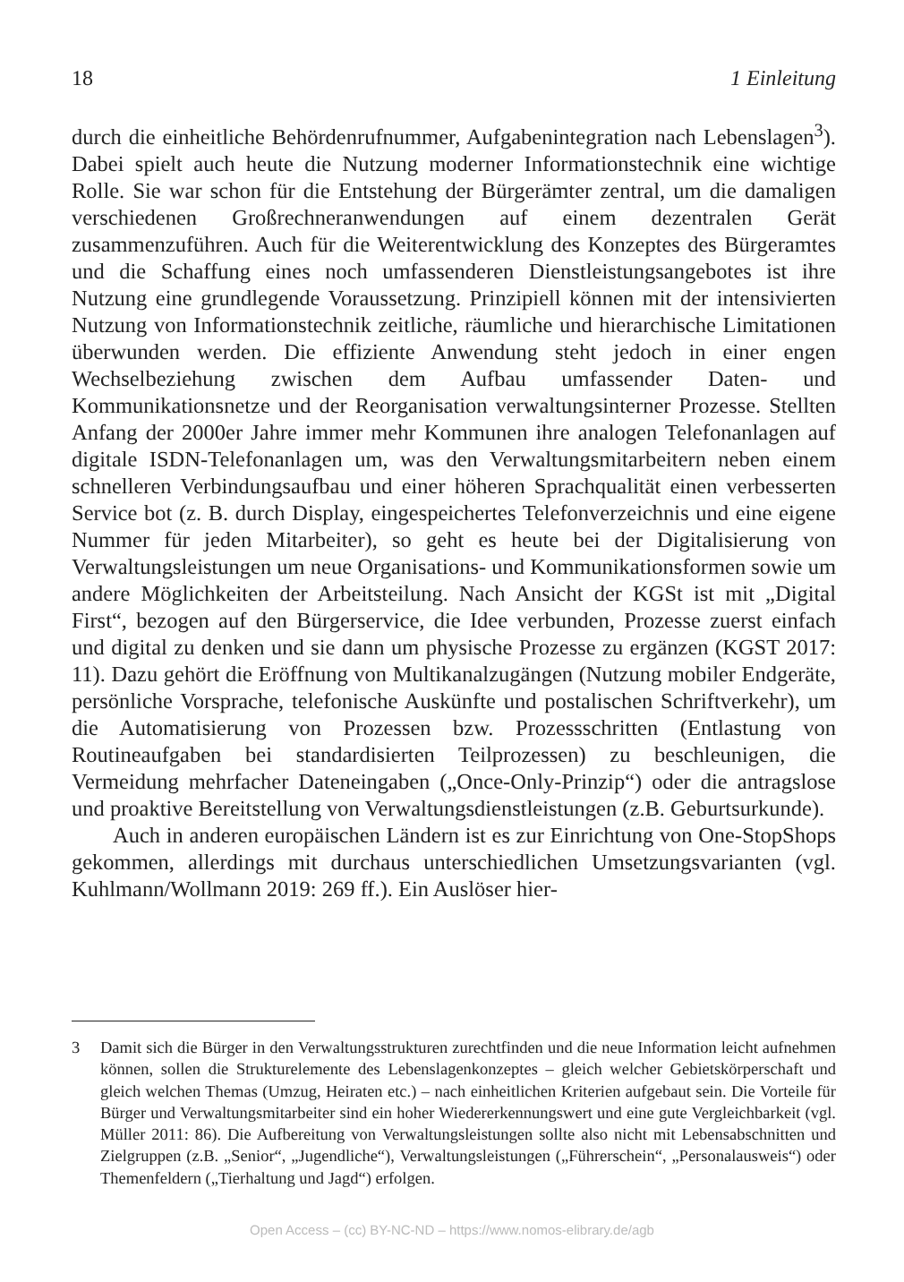18 1 Einleitung
durch die einheitliche Behördenrufnummer, Aufgabenintegration nach Lebenslagen<sup>3</sup>). Dabei spielt auch heute die Nutzung moderner Informationstechnik eine wichtige Rolle. Sie war schon für die Entstehung der Bürgerämter zentral, um die damaligen verschiedenen Großrechneranwendungen auf einem dezentralen Gerät zusammenzuführen. Auch für die Weiterentwicklung des Konzeptes des Bürgeramtes und die Schaffung eines noch umfassenderen Dienstleistungsangebotes ist ihre Nutzung eine grundlegende Voraussetzung. Prinzipiell können mit der intensivierten Nutzung von Informationstechnik zeitliche, räumliche und hierarchische Limitationen überwunden werden. Die effiziente Anwendung steht jedoch in einer engen Wechselbeziehung zwischen dem Aufbau umfassender Daten- und Kommunikationsnetze und der Reorganisation verwaltungsinterner Prozesse. Stellten Anfang der 2000er Jahre immer mehr Kommunen ihre analogen Telefonanlagen auf digitale ISDN-Telefonanlagen um, was den Verwaltungsmitarbeitern neben einem schnelleren Verbindungsaufbau und einer höheren Sprachqualität einen verbesserten Service bot (z. B. durch Display, eingespeichertes Telefonverzeichnis und eine eigene Nummer für jeden Mitarbeiter), so geht es heute bei der Digitalisierung von Verwaltungsleistungen um neue Organisations- und Kommunikationsformen sowie um andere Möglichkeiten der Arbeitsteilung. Nach Ansicht der KGSt ist mit „Digital First“, bezogen auf den Bürgerservice, die Idee verbunden, Prozesse zuerst einfach und digital zu denken und sie dann um physische Prozesse zu ergänzen (KGST 2017: 11). Dazu gehört die Eröffnung von Multikanalzugängen (Nutzung mobiler Endgeräte, persönliche Vorsprache, telefonische Auskünfte und postalischen Schriftverkehr), um die Automatisierung von Prozessen bzw. Prozessschritten (Entlastung von Routineaufgaben bei standardisierten Teilprozessen) zu beschleunigen, die Vermeidung mehrfacher Dateneingaben („Once-Only-Prinzip“) oder die antragslose und proaktive Bereitstellung von Verwaltungsdienstleistungen (z.B. Geburtsurkunde).
Auch in anderen europäischen Ländern ist es zur Einrichtung von One-StopShops gekommen, allerdings mit durchaus unterschiedlichen Umsetzungsvarianten (vgl. Kuhlmann/Wollmann 2019: 269 ff.). Ein Auslöser hier-
3 Damit sich die Bürger in den Verwaltungsstrukturen zurechtfinden und die neue Information leicht aufnehmen können, sollen die Strukturelemente des Lebenslagenkonzeptes – gleich welcher Gebietskörperschaft und gleich welchen Themas (Umzug, Heiraten etc.) – nach einheitlichen Kriterien aufgebaut sein. Die Vorteile für Bürger und Verwaltungsmitarbeiter sind ein hoher Wiedererkennungswert und eine gute Vergleichbarkeit (vgl. Müller 2011: 86). Die Aufbereitung von Verwaltungsleistungen sollte also nicht mit Lebensabschnitten und Zielgruppen (z.B. „Senior“, „Jugendliche“), Verwaltungsleistungen („Führerschein“, „Personalausweis“) oder Themenfeldern („Tierhaltung und Jagd“) erfolgen.
Open Access – (cc) BY-NC-ND – https://www.nomos-elibrary.de/agb